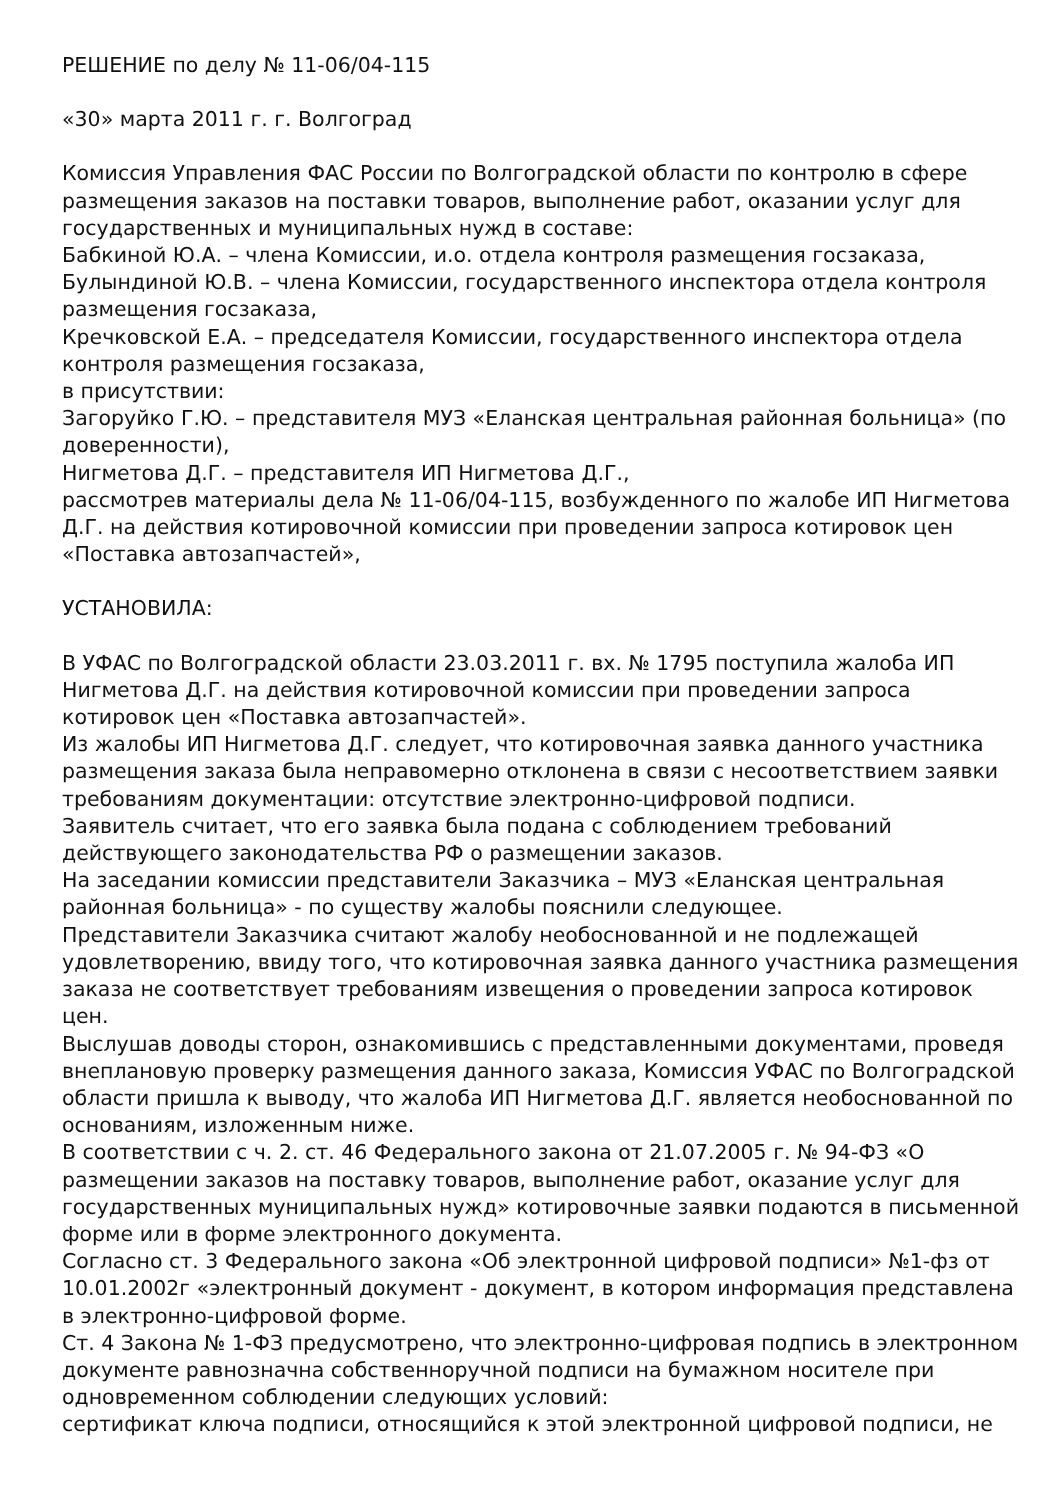РЕШЕНИЕ по делу № 11-06/04-115
«30» марта 2011 г. г. Волгоград
Комиссия Управления ФАС России по Волгоградской области по контролю в сфере размещения заказов на поставки товаров, выполнение работ, оказании услуг для государственных и муниципальных нужд в составе:
Бабкиной Ю.А. – члена Комиссии, и.о. отдела контроля размещения госзаказа,
Булындиной Ю.В. – члена Комиссии, государственного инспектора отдела контроля размещения госзаказа,
Кречковской Е.А. – председателя Комиссии, государственного инспектора отдела контроля размещения госзаказа,
в присутствии:
Загоруйко Г.Ю. – представителя МУЗ «Еланская центральная районная больница» (по доверенности),
Нигметова Д.Г. – представителя ИП Нигметова Д.Г.,
рассмотрев материалы дела № 11-06/04-115, возбужденного по жалобе ИП Нигметова Д.Г. на действия котировочной комиссии при проведении запроса котировок цен «Поставка автозапчастей»,
УСТАНОВИЛА:
В УФАС по Волгоградской области 23.03.2011 г. вх. № 1795 поступила жалоба ИП Нигметова Д.Г. на действия котировочной комиссии при проведении запроса котировок цен «Поставка автозапчастей».
Из жалобы ИП Нигметова Д.Г. следует, что котировочная заявка данного участника размещения заказа была неправомерно отклонена в связи с несоответствием заявки требованиям документации: отсутствие электронно-цифровой подписи.
Заявитель считает, что его заявка была подана с соблюдением требований действующего законодательства РФ о размещении заказов.
На заседании комиссии представители Заказчика – МУЗ «Еланская центральная районная больница» - по существу жалобы пояснили следующее.
Представители Заказчика считают жалобу необоснованной и не подлежащей удовлетворению, ввиду того, что котировочная заявка данного участника размещения заказа не соответствует требованиям извещения о проведении запроса котировок цен.
Выслушав доводы сторон, ознакомившись с представленными документами, проведя внеплановую проверку размещения данного заказа, Комиссия УФАС по Волгоградской области пришла к выводу, что жалоба ИП Нигметова Д.Г. является необоснованной по основаниям, изложенным ниже.
В соответствии с ч. 2. ст. 46 Федерального закона от 21.07.2005 г. № 94-ФЗ «О размещении заказов на поставку товаров, выполнение работ, оказание услуг для государственных муниципальных нужд» котировочные заявки подаются в письменной форме или в форме электронного документа.
Согласно ст. 3 Федерального закона «Об электронной цифровой подписи» №1-фз от 10.01.2002г «электронный документ - документ, в котором информация представлена в электронно-цифровой форме.
Ст. 4 Закона № 1-ФЗ предусмотрено, что электронно-цифровая подпись в электронном документе равнозначна собственноручной подписи на бумажном носителе при одновременном соблюдении следующих условий:
сертификат ключа подписи, относящийся к этой электронной цифровой подписи, не